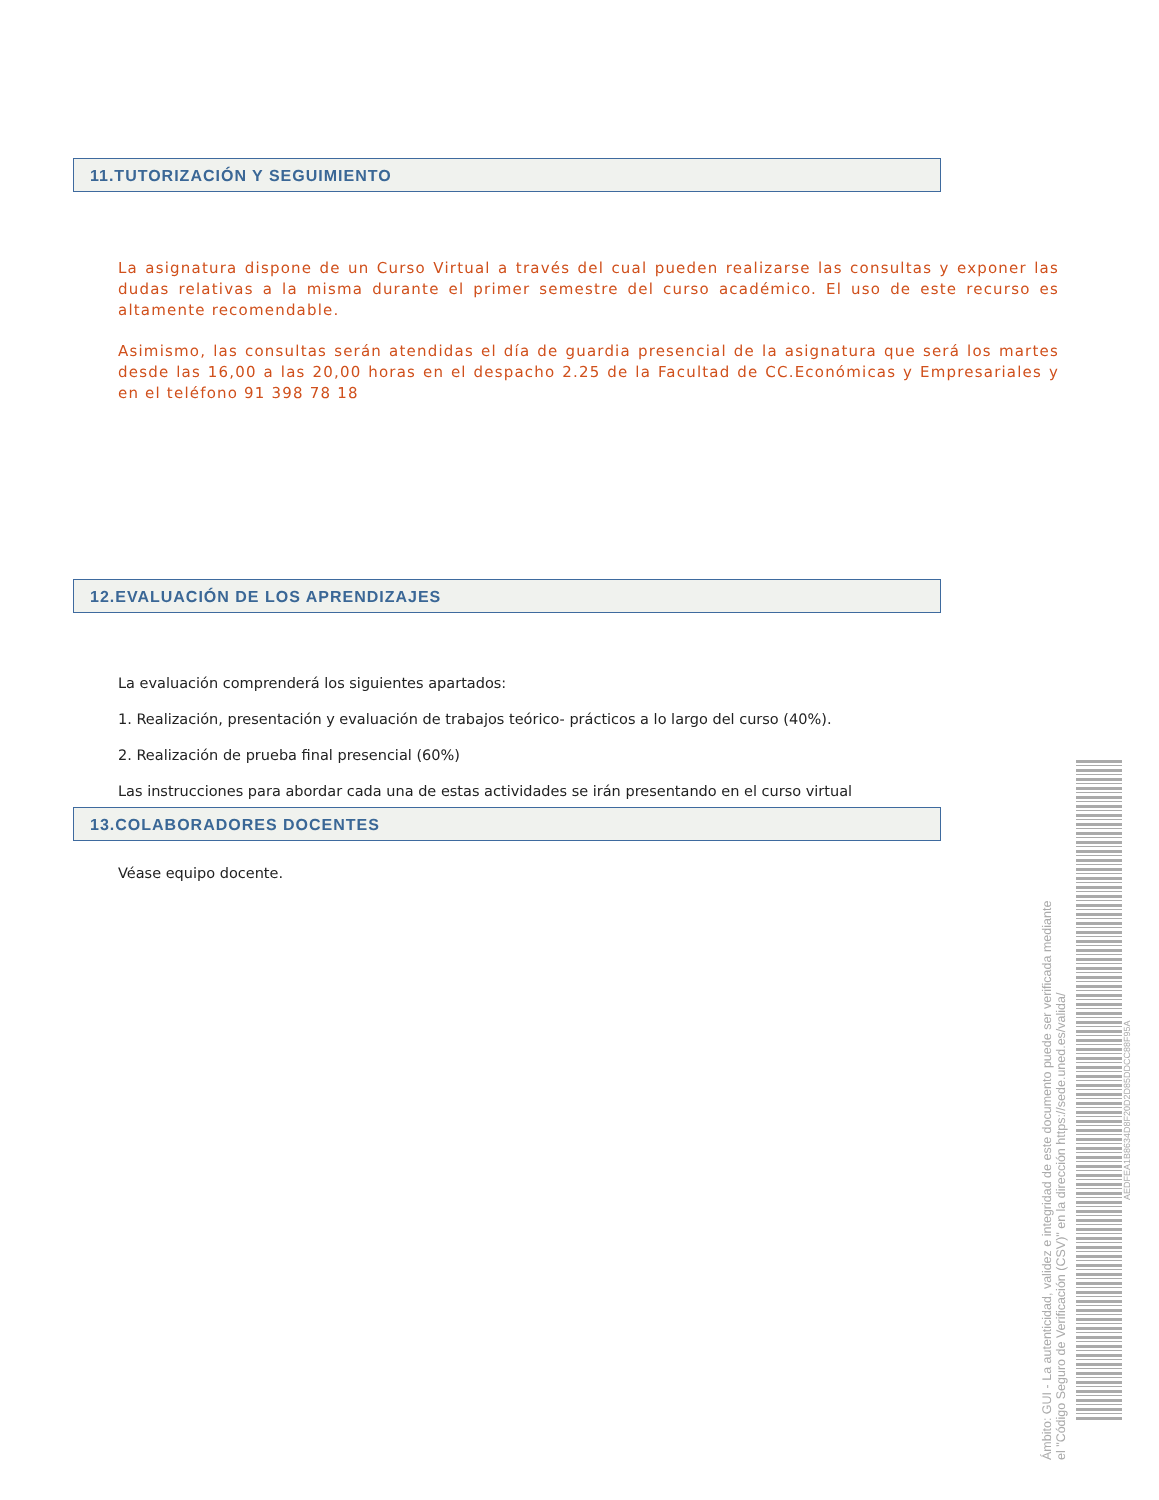11.TUTORIZACIÓN Y SEGUIMIENTO
La asignatura dispone de un Curso Virtual a través del cual pueden realizarse las consultas y exponer las dudas relativas a la misma durante el primer semestre del curso académico. El uso de este recurso es altamente recomendable.
Asimismo, las consultas serán atendidas el día de guardia presencial de la asignatura que será los martes desde las 16,00 a las 20,00 horas en el despacho 2.25 de la Facultad de CC.Económicas y Empresariales y en el teléfono 91 398 78 18
12.EVALUACIÓN DE LOS APRENDIZAJES
La evaluación comprenderá los siguientes apartados:
1. Realización, presentación y evaluación de trabajos teórico- prácticos a lo largo del curso (40%).
2. Realización de prueba final presencial (60%)
Las instrucciones para abordar cada una de estas actividades se irán presentando en el curso virtual
13.COLABORADORES DOCENTES
Véase equipo docente.
Ámbito: GUI - La autenticidad, validez e integridad de este documento puede ser verificada mediante
el "Código Seguro de Verificación (CSV)" en la dirección https://sede.uned.es/valida/
AEDFEA1B8634D8F20D2D85DDCC88F95A